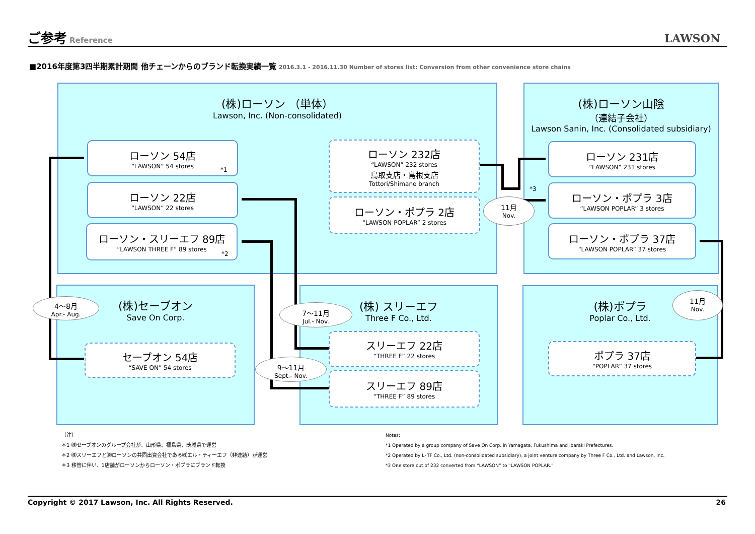ご参考 Reference
LAWSON
■2016年度第3四半期累計期間 他チェーンからのブランド転換実績一覧 2016.3.1 - 2016.11.30 Number of stores list: Conversion from other convenience store chains
(株)ローソン （単体）
Lawson, Inc. (Non-consolidated)
(株)ローソン山陰
（連結子会社）
Lawson Sanin, Inc. (Consolidated subsidiary)
(株)セーブオン
Save On Corp.
(株) スリーエフ
Three F Co., Ltd.
(株)ポプラ
Poplar Co., Ltd.
ローソン 54店
“LAWSON” 54 stores
*1
ローソン 22店
“LAWSON” 22 stores
ローソン・スリーエフ 89店
“LAWSON THREE F” 89 stores
*2
ローソン 232店
“LAWSON” 232 stores
鳥取支店・島根支店
Tottori/Shimane branch
ローソン・ポプラ 2店
“LAWSON POPLAR” 2 stores
ローソン 231店
“LAWSON” 231 stores
*3
ローソン・ポプラ 3店
“LAWSON POPLAR” 3 stores
ローソン・ポプラ 37店
“LAWSON POPLAR” 37 stores
セーブオン 54店
“SAVE ON” 54 stores
スリーエフ 22店
“THREE F” 22 stores
スリーエフ 89店
“THREE F” 89 stores
ポプラ 37店
“POPLAR” 37 stores
11月
Nov.
4～8月
Apr.- Aug.
7～11月
Jul.- Nov.
9～11月
Sept.- Nov.
11月
Nov.
（注）
＊1 ㈱セーブオンのグループ会社が、山形県、福島県、茨城県で運営
＊2 ㈱スリーエフと㈱ローソンの共同出資会社である㈱エル・ティーエフ（非連結）が運営
＊3 移管に伴い、1店舗がローソンからローソン・ポプラにブランド転換
Notes:
*1 Operated by a group company of Save On Corp. in Yamagata, Fukushima and Ibaraki Prefectures.
*2 Operated by L･TF Co., Ltd. (non-consolidated subsidiary), a joint venture company by Three F Co., Ltd. and Lawson, Inc.
*3 One store out of 232 converted from “LAWSON” to “LAWSON POPLAR.”
Copyright © 2017 Lawson, Inc. All Rights Reserved. 26